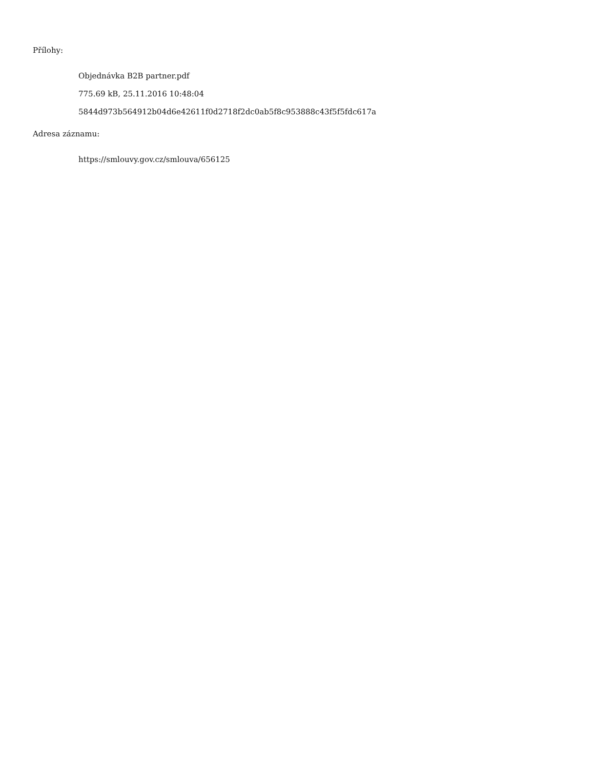Přílohy:
Objednávka B2B partner.pdf
775.69 kB, 25.11.2016 10:48:04
5844d973b564912b04d6e42611f0d2718f2dc0ab5f8c953888c43f5f5fdc617a
Adresa záznamu:
https://smlouvy.gov.cz/smlouva/656125